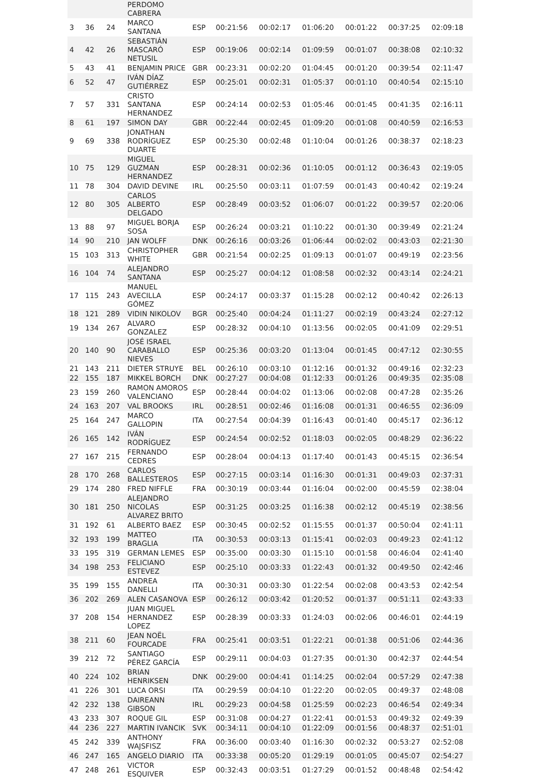| | | | PERDOMO CABRERA | | | | | | | |
| 3 | 36 | 24 | MARCO SANTANA | ESP | 00:21:56 | 00:02:17 | 01:06:20 | 00:01:22 | 00:37:25 | 02:09:18 |
| 4 | 42 | 26 | SEBASTIÁN MASCARÓ NETUSIL | ESP | 00:19:06 | 00:02:14 | 01:09:59 | 00:01:07 | 00:38:08 | 02:10:32 |
| 5 | 43 | 41 | BENJAMIN PRICE | GBR | 00:23:31 | 00:02:20 | 01:04:45 | 00:01:20 | 00:39:54 | 02:11:47 |
| 6 | 52 | 47 | IVÁN DÍAZ GUTIÉRREZ | ESP | 00:25:01 | 00:02:31 | 01:05:37 | 00:01:10 | 00:40:54 | 02:15:10 |
| 7 | 57 | 331 | CRISTO SANTANA HERNANDEZ | ESP | 00:24:14 | 00:02:53 | 01:05:46 | 00:01:45 | 00:41:35 | 02:16:11 |
| 8 | 61 | 197 | SIMON DAY | GBR | 00:22:44 | 00:02:45 | 01:09:20 | 00:01:08 | 00:40:59 | 02:16:53 |
| 9 | 69 | 338 | JONATHAN RODRÍGUEZ DUARTE | ESP | 00:25:30 | 00:02:48 | 01:10:04 | 00:01:26 | 00:38:37 | 02:18:23 |
| 10 | 75 | 129 | MIGUEL GUZMAN HERNANDEZ | ESP | 00:28:31 | 00:02:36 | 01:10:05 | 00:01:12 | 00:36:43 | 02:19:05 |
| 11 | 78 | 304 | DAVID DEVINE | IRL | 00:25:50 | 00:03:11 | 01:07:59 | 00:01:43 | 00:40:42 | 02:19:24 |
| 12 | 80 | 305 | CARLOS ALBERTO DELGADO | ESP | 00:28:49 | 00:03:52 | 01:06:07 | 00:01:22 | 00:39:57 | 02:20:06 |
| 13 | 88 | 97 | MIGUEL BORJA SOSA | ESP | 00:26:24 | 00:03:21 | 01:10:22 | 00:01:30 | 00:39:49 | 02:21:24 |
| 14 | 90 | 210 | JAN WOLFF | DNK | 00:26:16 | 00:03:26 | 01:06:44 | 00:02:02 | 00:43:03 | 02:21:30 |
| 15 | 103 | 313 | CHRISTOPHER WHITE | GBR | 00:21:54 | 00:02:25 | 01:09:13 | 00:01:07 | 00:49:19 | 02:23:56 |
| 16 | 104 | 74 | ALEJANDRO SANTANA | ESP | 00:25:27 | 00:04:12 | 01:08:58 | 00:02:32 | 00:43:14 | 02:24:21 |
| 17 | 115 | 243 | MANUEL AVECILLA GÓMEZ | ESP | 00:24:17 | 00:03:37 | 01:15:28 | 00:02:12 | 00:40:42 | 02:26:13 |
| 18 | 121 | 289 | VIDIN NIKOLOV | BGR | 00:25:40 | 00:04:24 | 01:11:27 | 00:02:19 | 00:43:24 | 02:27:12 |
| 19 | 134 | 267 | ALVARO GONZALEZ | ESP | 00:28:32 | 00:04:10 | 01:13:56 | 00:02:05 | 00:41:09 | 02:29:51 |
| 20 | 140 | 90 | JOSÉ ISRAEL CARABALLO NIEVES | ESP | 00:25:36 | 00:03:20 | 01:13:04 | 00:01:45 | 00:47:12 | 02:30:55 |
| 21 | 143 | 211 | DIETER STRUYE | BEL | 00:26:10 | 00:03:10 | 01:12:16 | 00:01:32 | 00:49:16 | 02:32:23 |
| 22 | 155 | 187 | MIKKEL BORCH | DNK | 00:27:27 | 00:04:08 | 01:12:33 | 00:01:26 | 00:49:35 | 02:35:08 |
| 23 | 159 | 260 | RAMON AMOROS VALENCIANO | ESP | 00:28:44 | 00:04:02 | 01:13:06 | 00:02:08 | 00:47:28 | 02:35:26 |
| 24 | 163 | 207 | VAL BROOKS | IRL | 00:28:51 | 00:02:46 | 01:16:08 | 00:01:31 | 00:46:55 | 02:36:09 |
| 25 | 164 | 247 | MARCO GALLOPIN | ITA | 00:27:54 | 00:04:39 | 01:16:43 | 00:01:40 | 00:45:17 | 02:36:12 |
| 26 | 165 | 142 | IVÁN RODRÍGUEZ | ESP | 00:24:54 | 00:02:52 | 01:18:03 | 00:02:05 | 00:48:29 | 02:36:22 |
| 27 | 167 | 215 | FERNANDO CEDRES | ESP | 00:28:04 | 00:04:13 | 01:17:40 | 00:01:43 | 00:45:15 | 02:36:54 |
| 28 | 170 | 268 | CARLOS BALLESTEROS | ESP | 00:27:15 | 00:03:14 | 01:16:30 | 00:01:31 | 00:49:03 | 02:37:31 |
| 29 | 174 | 280 | FRED NIFFLE | FRA | 00:30:19 | 00:03:44 | 01:16:04 | 00:02:00 | 00:45:59 | 02:38:04 |
| 30 | 181 | 250 | ALEJANDRO NICOLAS ALVAREZ BRITO | ESP | 00:31:25 | 00:03:25 | 01:16:38 | 00:02:12 | 00:45:19 | 02:38:56 |
| 31 | 192 | 61 | ALBERTO BAEZ | ESP | 00:30:45 | 00:02:52 | 01:15:55 | 00:01:37 | 00:50:04 | 02:41:11 |
| 32 | 193 | 199 | MATTEO BRAGLIA | ITA | 00:30:53 | 00:03:13 | 01:15:41 | 00:02:03 | 00:49:23 | 02:41:12 |
| 33 | 195 | 319 | GERMAN LEMES | ESP | 00:35:00 | 00:03:30 | 01:15:10 | 00:01:58 | 00:46:04 | 02:41:40 |
| 34 | 198 | 253 | FELICIANO ESTEVEZ | ESP | 00:25:10 | 00:03:33 | 01:22:43 | 00:01:32 | 00:49:50 | 02:42:46 |
| 35 | 199 | 155 | ANDREA DANELLI | ITA | 00:30:31 | 00:03:30 | 01:22:54 | 00:02:08 | 00:43:53 | 02:42:54 |
| 36 | 202 | 269 | ALEN CASANOVA | ESP | 00:26:12 | 00:03:42 | 01:20:52 | 00:01:37 | 00:51:11 | 02:43:33 |
| 37 | 208 | 154 | JUAN MIGUEL HERNANDEZ LOPEZ | ESP | 00:28:39 | 00:03:33 | 01:24:03 | 00:02:06 | 00:46:01 | 02:44:19 |
| 38 | 211 | 60 | JEAN NOËL FOURCADE | FRA | 00:25:41 | 00:03:51 | 01:22:21 | 00:01:38 | 00:51:06 | 02:44:36 |
| 39 | 212 | 72 | SANTIAGO PÉREZ GARCÍA | ESP | 00:29:11 | 00:04:03 | 01:27:35 | 00:01:30 | 00:42:37 | 02:44:54 |
| 40 | 224 | 102 | BRIAN HENRIKSEN | DNK | 00:29:00 | 00:04:41 | 01:14:25 | 00:02:04 | 00:57:29 | 02:47:38 |
| 41 | 226 | 301 | LUCA ORSI | ITA | 00:29:59 | 00:04:10 | 01:22:20 | 00:02:05 | 00:49:37 | 02:48:08 |
| 42 | 232 | 138 | DAIREANN GIBSON | IRL | 00:29:23 | 00:04:58 | 01:25:59 | 00:02:23 | 00:46:54 | 02:49:34 |
| 43 | 233 | 307 | ROQUE GIL | ESP | 00:31:08 | 00:04:27 | 01:22:41 | 00:01:53 | 00:49:32 | 02:49:39 |
| 44 | 236 | 227 | MARTIN IVANCIK | SVK | 00:34:11 | 00:04:10 | 01:22:09 | 00:01:56 | 00:48:37 | 02:51:01 |
| 45 | 242 | 339 | ANTHONY WAJSFISZ | FRA | 00:36:00 | 00:03:40 | 01:16:30 | 00:02:32 | 00:53:27 | 02:52:08 |
| 46 | 247 | 165 | ANGELO DIARIO | ITA | 00:33:38 | 00:05:20 | 01:29:19 | 00:01:05 | 00:45:07 | 02:54:27 |
| 47 | 248 | 261 | VICTOR ESQUIVER | ESP | 00:32:43 | 00:03:51 | 01:27:29 | 00:01:52 | 00:48:48 | 02:54:42 |